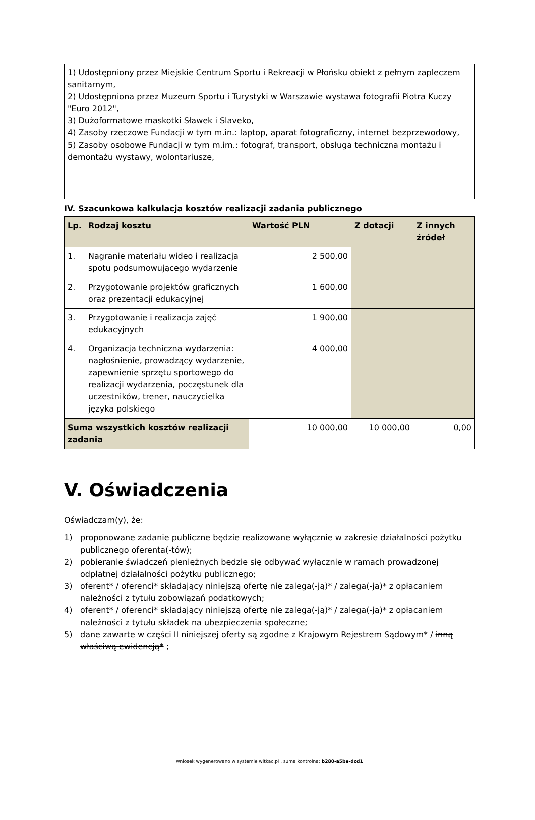1) Udostępniony przez Miejskie Centrum Sportu i Rekreacji w Płońsku obiekt z pełnym zapleczem sanitarnym,
2) Udostępniona przez Muzeum Sportu i Turystyki w Warszawie wystawa fotografii Piotra Kuczy "Euro 2012",
3) Dużoformatowe maskotki Sławek i Slaveko,
4) Zasoby rzeczowe Fundacji w tym m.in.: laptop, aparat fotograficzny, internet bezprzewodowy,
5) Zasoby osobowe Fundacji w tym m.im.: fotograf, transport, obsługa techniczna montażu i demontażu wystawy, wolontariusze,
IV. Szacunkowa kalkulacja kosztów realizacji zadania publicznego
| Lp. | Rodzaj kosztu | Wartość PLN | Z dotacji | Z innych źródeł |
| --- | --- | --- | --- | --- |
| 1. | Nagranie materiału wideo i realizacja spotu podsumowującego wydarzenie | 2 500,00 | | |
| 2. | Przygotowanie projektów graficznych oraz prezentacji edukacyjnej | 1 600,00 | | |
| 3. | Przygotowanie i realizacja zajęć edukacyjnych | 1 900,00 | | |
| 4. | Organizacja techniczna wydarzenia: nagłośnienie, prowadzący wydarzenie, zapewnienie sprzętu sportowego do realizacji wydarzenia, poczęstunek dla uczestników, trener, nauczycielka języka polskiego | 4 000,00 | | |
| Suma wszystkich kosztów realizacji zadania | | 10 000,00 | 10 000,00 | 0,00 |
V. Oświadczenia
Oświadczam(y), że:
1) proponowane zadanie publiczne będzie realizowane wyłącznie w zakresie działalności pożytku publicznego oferenta(-tów);
2) pobieranie świadczeń pieniężnych będzie się odbywać wyłącznie w ramach prowadzonej odpłatnej działalności pożytku publicznego;
3) oferent* / oferenci* składający niniejszą ofertę nie zalega(-ją)* / zalega(-ją)* z opłacaniem należności z tytułu zobowiązań podatkowych;
4) oferent* / oferenci* składający niniejszą ofertę nie zalega(-ją)* / zalega(-ją)* z opłacaniem należności z tytułu składek na ubezpieczenia społeczne;
5) dane zawarte w części II niniejszej oferty są zgodne z Krajowym Rejestrem Sądowym* / inną właściwą ewidencją* ;
wniosek wygenerowano w systemie witkac.pl , suma kontrolna: b280-a5be-dcd1